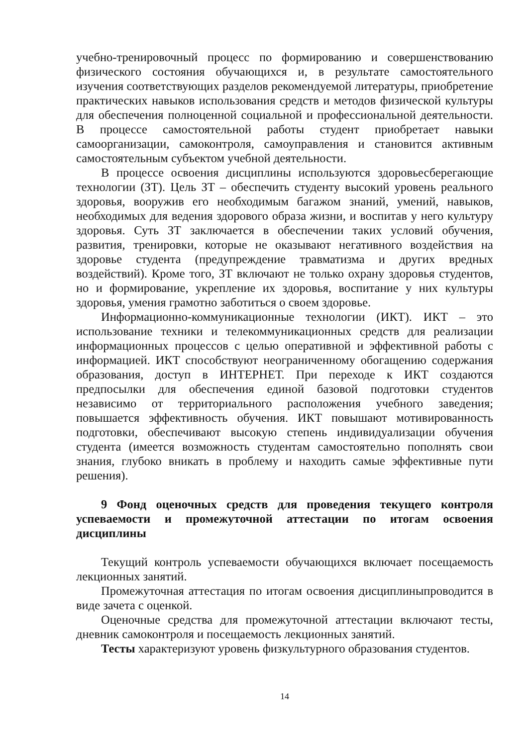учебно-тренировочный процесс по формированию и совершенствованию физического состояния обучающихся и, в результате самостоятельного изучения соответствующих разделов рекомендуемой литературы, приобретение практических навыков использования средств и методов физической культуры для обеспечения полноценной социальной и профессиональной деятельности. В процессе самостоятельной работы студент приобретает навыки самоорганизации, самоконтроля, самоуправления и становится активным самостоятельным субъектом учебной деятельности.
В процессе освоения дисциплины используются здоровьесберегающие технологии (ЗТ). Цель ЗТ – обеспечить студенту высокий уровень реального здоровья, вооружив его необходимым багажом знаний, умений, навыков, необходимых для ведения здорового образа жизни, и воспитав у него культуру здоровья. Суть ЗТ заключается в обеспечении таких условий обучения, развития, тренировки, которые не оказывают негативного воздействия на здоровье студента (предупреждение травматизма и других вредных воздействий). Кроме того, ЗТ включают не только охрану здоровья студентов, но и формирование, укрепление их здоровья, воспитание у них культуры здоровья, умения грамотно заботиться о своем здоровье.
Информационно-коммуникационные технологии (ИКТ). ИКТ – это использование техники и телекоммуникационных средств для реализации информационных процессов с целью оперативной и эффективной работы с информацией. ИКТ способствуют неограниченному обогащению содержания образования, доступ в ИНТЕРНЕТ. При переходе к ИКТ создаются предпосылки для обеспечения единой базовой подготовки студентов независимо от территориального расположения учебного заведения; повышается эффективность обучения. ИКТ повышают мотивированность подготовки, обеспечивают высокую степень индивидуализации обучения студента (имеется возможность студентам самостоятельно пополнять свои знания, глубоко вникать в проблему и находить самые эффективные пути решения).
9 Фонд оценочных средств для проведения текущего контроля успеваемости и промежуточной аттестации по итогам освоения дисциплины
Текущий контроль успеваемости обучающихся включает посещаемость лекционных занятий.
Промежуточная аттестация по итогам освоения дисциплиныпроводится в виде зачета с оценкой.
Оценочные средства для промежуточной аттестации включают тесты, дневник самоконтроля и посещаемость лекционных занятий.
Тесты характеризуют уровень физкультурного образования студентов.
14